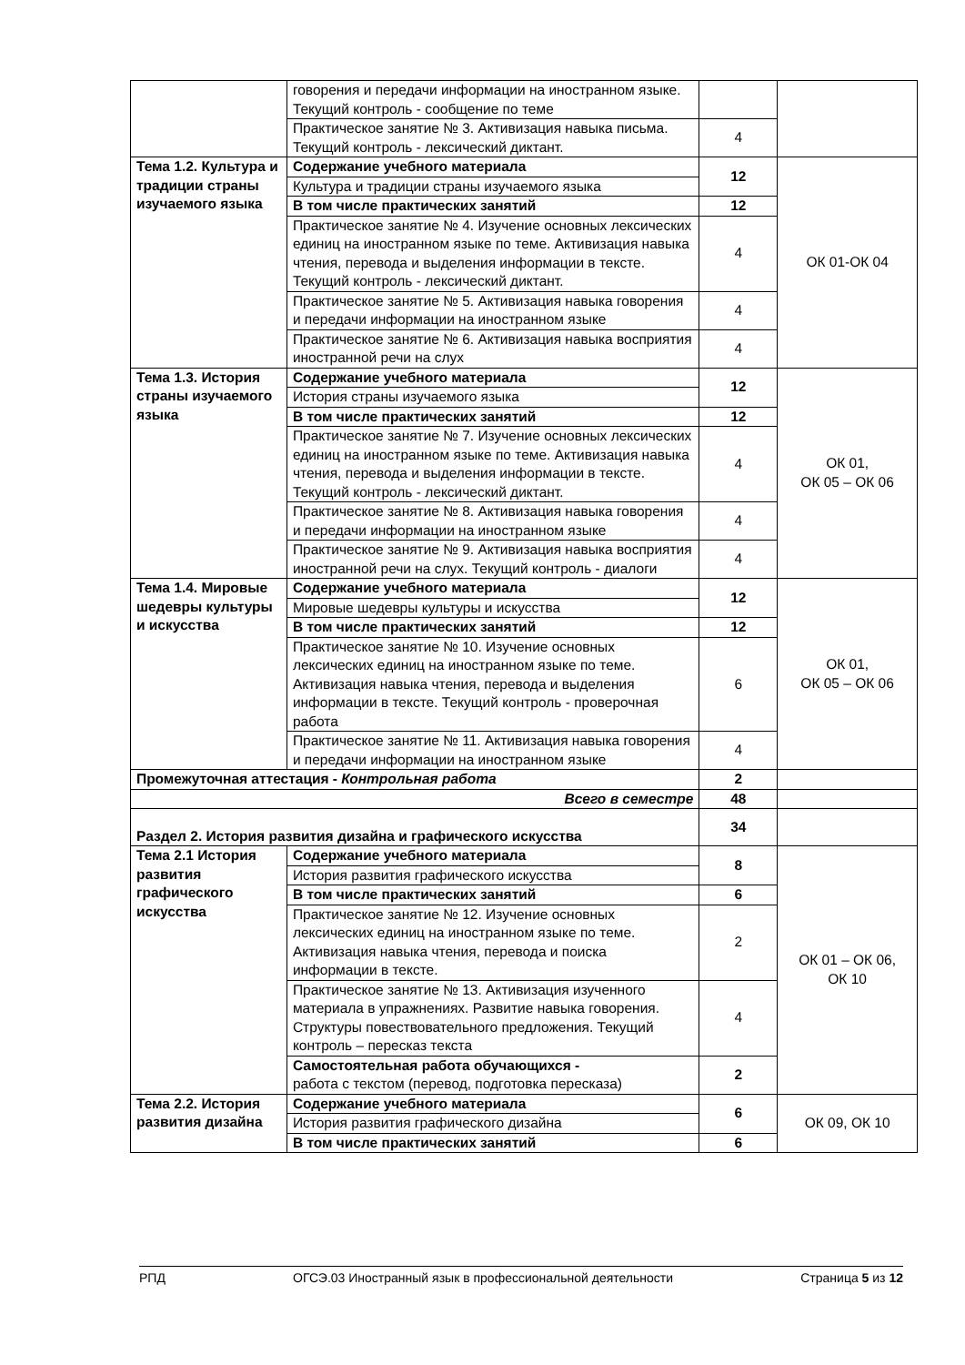| | говорения и передачи информации на иностранном языке. Текущий контроль - сообщение по теме | | |
| | Практическое занятие № 3. Активизация навыка письма. Текущий контроль - лексический диктант. | 4 | |
| Тема 1.2. Культура и традиции страны изучаемого языка | Содержание учебного материала | 12 | ОК 01-ОК 04 |
| | Культура и традиции страны изучаемого языка | | |
| | В том числе практических занятий | 12 | |
| | Практическое занятие № 4. Изучение основных лексических единиц на иностранном языке по теме. Активизация навыка чтения, перевода и выделения информации в тексте. Текущий контроль - лексический диктант. | 4 | |
| | Практическое занятие № 5. Активизация навыка говорения и передачи информации на иностранном языке | 4 | |
| | Практическое занятие № 6. Активизация навыка восприятия иностранной речи на слух | 4 | |
| Тема 1.3. История страны изучаемого языка | Содержание учебного материала | 12 | ОК 01, ОК 05 – ОК 06 |
| | История страны изучаемого языка | | |
| | В том числе практических занятий | 12 | |
| | Практическое занятие № 7. Изучение основных лексических единиц на иностранном языке по теме. Активизация навыка чтения, перевода и выделения информации в тексте. Текущий контроль - лексический диктант. | 4 | |
| | Практическое занятие № 8. Активизация навыка говорения и передачи информации на иностранном языке | 4 | |
| | Практическое занятие № 9. Активизация навыка восприятия иностранной речи на слух. Текущий контроль - диалоги | 4 | |
| Тема 1.4. Мировые шедевры культуры и искусства | Содержание учебного материала | 12 | ОК 01, ОК 05 – ОК 06 |
| | Мировые шедевры культуры и искусства | | |
| | В том числе практических занятий | 12 | |
| | Практическое занятие № 10. Изучение основных лексических единиц на иностранном языке по теме. Активизация навыка чтения, перевода и выделения информации в тексте. Текущий контроль - проверочная работа | 6 | |
| | Практическое занятие № 11. Активизация навыка говорения и передачи информации на иностранном языке | 4 | |
| Промежуточная аттестация - Контрольная работа | | 2 | |
| Всего в семестре | | 48 | |
| Раздел 2. История развития дизайна и графического искусства | | 34 | |
| Тема 2.1 История развития графического искусства | Содержание учебного материала | 8 | ОК 01 – ОК 06, ОК 10 |
| | История развития графического искусства | | |
| | В том числе практических занятий | 6 | |
| | Практическое занятие № 12. Изучение основных лексических единиц на иностранном языке по теме. Активизация навыка чтения, перевода и поиска информации в тексте. | 2 | |
| | Практическое занятие № 13. Активизация изученного материала в упражнениях. Развитие навыка говорения. Структуры повествовательного предложения. Текущий контроль – пересказ текста | 4 | |
| | Самостоятельная работа обучающихся - работа с текстом (перевод, подготовка пересказа) | 2 | |
| Тема 2.2. История развития дизайна | Содержание учебного материала | 6 | ОК 09, ОК 10 |
| | История развития графического дизайна | | |
| | В том числе практических занятий | 6 | |
РПД ОГСЭ.03 Иностранный язык в профессиональной деятельности Страница 5 из 12